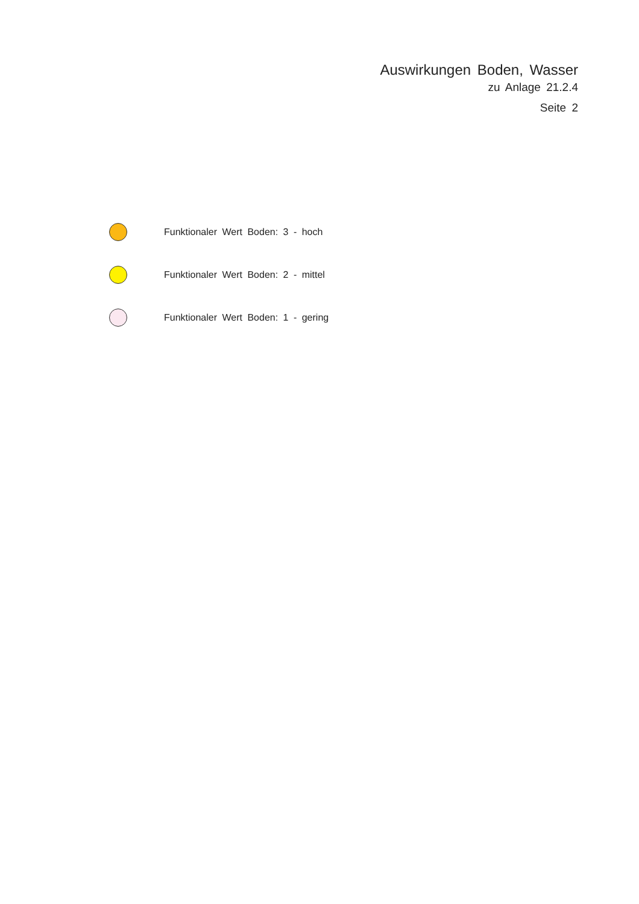Auswirkungen Boden, Wasser
zu Anlage 21.2.4
Seite 2
Funktionaler Wert Boden: 3 - hoch
Funktionaler Wert Boden: 2 - mittel
Funktionaler Wert Boden: 1 - gering